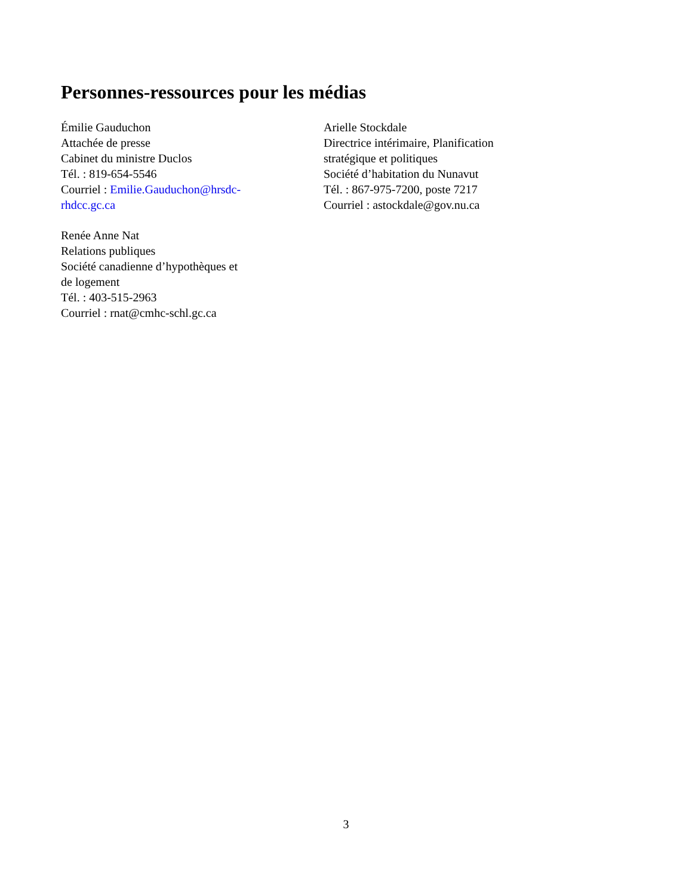Personnes-ressources pour les médias
Émilie Gauduchon
Attachée de presse
Cabinet du ministre Duclos
Tél. : 819-654-5546
Courriel : Emilie.Gauduchon@hrsdc-
rhdcc.gc.ca
Renée Anne Nat
Relations publiques
Société canadienne d’hypothèques et
de logement
Tél. : 403-515-2963
Courriel : rnat@cmhc-schl.gc.ca
Arielle Stockdale
Directrice intérimaire, Planification
stratégique et politiques
Société d’habitation du Nunavut
Tél. : 867-975-7200, poste 7217
Courriel : astockdale@gov.nu.ca
3